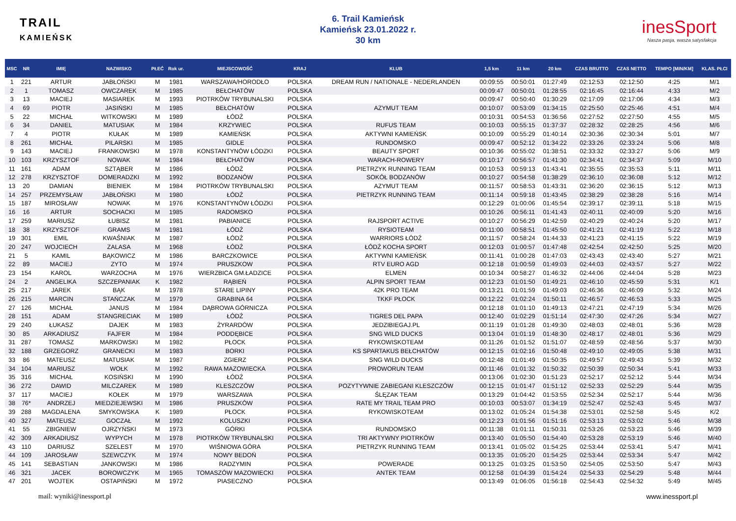TRAIL
KAMIEŃSK
6. Trail Kamieńsk
Kamieńsk 23.01.2022 r.
30 km
inesSport
Nasza pasja, wasza satysfakcja
| MSC | NR | IMIĘ | NAZWISKO | PŁEĆ | Rok ur. | MIEJSCOWOŚĆ | KRAJ | KLUB | 1,5 km | 11 km | 20 km | CZAS BRUTTO | CZAS NETTO | TEMPO [MIN/KM] | KLAS. PŁCI |
| --- | --- | --- | --- | --- | --- | --- | --- | --- | --- | --- | --- | --- | --- | --- | --- |
| 1 | 221 | ARTUR | JABŁOŃSKI | M | 1981 | WARSZAWA/HORODŁO | POLSKA | DREAM RUN / NATIONALE - NEDERLANDEN | 00:09:55 | 00:50:01 | 01:27:49 | 02:12:53 | 02:12:50 | 4:25 | M/1 |
| 2 | 1 | TOMASZ | OWCZAREK | M | 1985 | BEŁCHATÓW | POLSKA | | 00:09:47 | 00:50:01 | 01:28:55 | 02:16:45 | 02:16:44 | 4:33 | M/2 |
| 3 | 13 | MACIEJ | MASIAREK | M | 1993 | PIOTRKÓW TRYBUNALSKI | POLSKA | | 00:09:47 | 00:50:40 | 01:30:29 | 02:17:09 | 02:17:06 | 4:34 | M/3 |
| 4 | 69 | PIOTR | JASIŃSKI | M | 1985 | BEŁCHATÓW | POLSKA | AZYMUT TEAM | 00:10:07 | 00:53:09 | 01:34:15 | 02:25:50 | 02:25:46 | 4:51 | M/4 |
| 5 | 22 | MICHAŁ | WITKOWSKI | M | 1989 | ŁÓDŹ | POLSKA | | 00:10:31 | 00:54:53 | 01:36:56 | 02:27:52 | 02:27:50 | 4:55 | M/5 |
| 6 | 34 | DANIEL | MATUSIAK | M | 1984 | KRZYWIEC | POLSKA | RUFUS TEAM | 00:10:03 | 00:55:15 | 01:37:37 | 02:28:32 | 02:28:25 | 4:56 | M/6 |
| 7 | 4 | PIOTR | KUŁAK | M | 1989 | KAMIEŃSK | POLSKA | AKTYWNI KAMIEŃSK | 00:10:09 | 00:55:29 | 01:40:14 | 02:30:36 | 02:30:34 | 5:01 | M/7 |
| 8 | 261 | MICHAŁ | PILARSKI | M | 1985 | GIDLE | POLSKA | RUNDOMSKO | 00:09:47 | 00:52:12 | 01:34:22 | 02:33:26 | 02:33:24 | 5:06 | M/8 |
| 9 | 143 | MACIEJ | FRANKOWSKI | M | 1978 | KONSTANTYNÓW ŁÓDZKI | POLSKA | BEAUTY SPORT | 00:10:36 | 00:55:02 | 01:38:51 | 02:33:32 | 02:33:27 | 5:06 | M/9 |
| 10 | 103 | KRZYSZTOF | NOWAK | M | 1984 | BEŁCHATÓW | POLSKA | WARACH-ROWERY | 00:10:17 | 00:56:57 | 01:41:30 | 02:34:41 | 02:34:37 | 5:09 | M/10 |
| 11 | 161 | ADAM | SZTĄBER | M | 1986 | ŁÓDŹ | POLSKA | PIETRZYK RUNNING TEAM | 00:10:53 | 00:59:13 | 01:43:41 | 02:35:55 | 02:35:53 | 5:11 | M/11 |
| 12 | 278 | KRZYSZTOF | DOMERADZKI | M | 1992 | BODZANÓW | POLSKA | SOKÓŁ BODZANÓW | 00:10:27 | 00:54:58 | 01:38:29 | 02:36:10 | 02:36:08 | 5:12 | M/12 |
| 13 | 20 | DAMIAN | BIENIEK | M | 1984 | PIOTRKÓW TRYBUNALSKI | POLSKA | AZYMUT TEAM | 00:11:57 | 00:58:53 | 01:43:31 | 02:36:20 | 02:36:15 | 5:12 | M/13 |
| 14 | 257 | PRZEMYSŁAW | JABŁOŃSKI | M | 1980 | ŁÓDŹ | POLSKA | PIETRZYK RUNNING TEAM | 00:11:14 | 00:59:18 | 01:43:45 | 02:38:29 | 02:38:28 | 5:16 | M/14 |
| 15 | 187 | MIROSŁAW | NOWAK | M | 1976 | KONSTANTYNÓW ŁÓDZKI | POLSKA | | 00:12:29 | 01:00:06 | 01:45:54 | 02:39:17 | 02:39:11 | 5:18 | M/15 |
| 16 | 16 | ARTUR | SOCHACKI | M | 1985 | RADOMSKO | POLSKA | | 00:10:26 | 00:56:11 | 01:41:43 | 02:40:11 | 02:40:09 | 5:20 | M/16 |
| 17 | 259 | MARIUSZ | ŁUBISZ | M | 1981 | PABIANICE | POLSKA | RAJSPORT ACTIVE | 00:10:27 | 00:56:29 | 01:42:59 | 02:40:29 | 02:40:24 | 5:20 | M/17 |
| 18 | 38 | KRZYSZTOF | GRAMS | M | 1981 | ŁÓDŹ | POLSKA | RYSIOTEAM | 00:11:00 | 00:58:51 | 01:45:50 | 02:41:21 | 02:41:19 | 5:22 | M/18 |
| 19 | 301 | EMIL | KWAŚNIAK | M | 1987 | ŁÓDŹ | POLSKA | WARRIORS ŁÓDŹ | 00:11:57 | 00:58:24 | 01:44:33 | 02:41:23 | 02:41:15 | 5:22 | M/19 |
| 20 | 247 | WOJCIECH | ZALASA | M | 1968 | ŁÓDŹ | POLSKA | ŁÓDŹ KOCHA SPORT | 00:12:03 | 01:00:57 | 01:47:48 | 02:42:54 | 02:42:50 | 5:25 | M/20 |
| 21 | 5 | KAMIL | BĄKOWICZ | M | 1986 | BARCZKOWICE | POLSKA | AKTYWNI KAMIEŃSK | 00:11:41 | 01:00:28 | 01:47:03 | 02:43:43 | 02:43:40 | 5:27 | M/21 |
| 22 | 89 | MACIEJ | ZYTO | M | 1974 | PRUSZKOW | POLSKA | RTV EURO AGD | 00:12:18 | 01:00:59 | 01:49:03 | 02:44:03 | 02:43:57 | 5:27 | M/22 |
| 23 | 154 | KAROL | WARZOCHA | M | 1976 | WIERZBICA GM.ŁADZICE | POLSKA | ELMEN | 00:10:34 | 00:58:27 | 01:46:32 | 02:44:06 | 02:44:04 | 5:28 | M/23 |
| 24 | 2 | ANGELIKA | SZCZEPANIAK | K | 1982 | RĄBIEŃ | POLSKA | ALPIN SPORT TEAM | 00:12:23 | 01:01:50 | 01:49:21 | 02:46:10 | 02:45:59 | 5:31 | K/1 |
| 25 | 217 | JAREK | BĄK | M | 1978 | STARE LIPINY | POLSKA | 42K PRO TEAM | 00:13:21 | 01:01:59 | 01:49:03 | 02:46:36 | 02:46:09 | 5:32 | M/24 |
| 26 | 215 | MARCIN | STAŃCZAK | M | 1979 | GRABINA 64 | POLSKA | TKKF PŁOCK | 00:12:22 | 01:02:24 | 01:50:11 | 02:46:57 | 02:46:53 | 5:33 | M/25 |
| 27 | 126 | MICHAŁ | JANUS | M | 1984 | DĄBROWA GÓRNICZA | POLSKA | | 00:12:18 | 01:01:10 | 01:49:13 | 02:47:21 | 02:47:19 | 5:34 | M/26 |
| 28 | 151 | ADAM | STANGRECIAK | M | 1989 | ŁÓDŹ | POLSKA | TIGRES DEL PAPA | 00:12:40 | 01:02:29 | 01:51:14 | 02:47:30 | 02:47:26 | 5:34 | M/27 |
| 29 | 240 | ŁUKASZ | DAJEK | M | 1983 | ŻYRARDÓW | POLSKA | JEDZIBIEGAJ.PL | 00:11:19 | 01:01:28 | 01:49:30 | 02:48:03 | 02:48:01 | 5:36 | M/28 |
| 30 | 85 | ARKADIUSZ | FAJFER | M | 1984 | PODDĘBICE | POLSKA | SNG WILD DUCKS | 00:13:04 | 01:01:19 | 01:48:30 | 02:48:17 | 02:48:01 | 5:36 | M/29 |
| 31 | 287 | TOMASZ | MARKOWSKI | M | 1982 | PŁOCK | POLSKA | RYKOWISKOTEAM | 00:11:26 | 01:01:52 | 01:51:07 | 02:48:59 | 02:48:56 | 5:37 | M/30 |
| 32 | 188 | GRZEGORZ | GRANECKI | M | 1983 | BORKI | POLSKA | KS SPARTAKUS BEŁCHATÓW | 00:12:15 | 01:02:16 | 01:50:48 | 02:49:10 | 02:49:05 | 5:38 | M/31 |
| 33 | 86 | MATEUSZ | MATUSIAK | M | 1987 | ZGIERZ | POLSKA | SNG WILD DUCKS | 00:12:48 | 01:01:49 | 01:50:35 | 02:49:57 | 02:49:43 | 5:39 | M/32 |
| 34 | 104 | MARIUSZ | WOŁK | M | 1992 | RAWA MAZOWIECKA | POLSKA | PROWORUN TEAM | 00:11:46 | 01:01:32 | 01:50:32 | 02:50:39 | 02:50:34 | 5:41 | M/33 |
| 35 | 316 | MICHAŁ | KOSIŃSKI | M | 1990 | ŁÓDŹ | POLSKA | | 00:13:06 | 01:02:30 | 01:51:23 | 02:52:17 | 02:52:12 | 5:44 | M/34 |
| 36 | 272 | DAWID | MILCZAREK | M | 1989 | KLESZCZÓW | POLSKA | POZYTYWNIE ZABIEGANI KLESZCZÓW | 00:12:15 | 01:01:47 | 01:51:12 | 02:52:33 | 02:52:29 | 5:44 | M/35 |
| 37 | 117 | MACIEJ | KOŁEK | M | 1979 | WARSZAWA | POLSKA | ŚLĘZAK TEAM | 00:13:29 | 01:04:42 | 01:53:55 | 02:52:34 | 02:52:17 | 5:44 | M/36 |
| 38 | 76* | ANDRZEJ | MIEDZIEJEWSKI | M | 1986 | PRUSZKÓW | POLSKA | RATE MY TRAIL TEAM PRO | 00:10:03 | 00:53:07 | 01:34:19 | 02:52:47 | 02:52:43 | 5:45 | M/37 |
| 39 | 288 | MAGDALENA | SMYKOWSKA | K | 1989 | PŁOCK | POLSKA | RYKOWISKOTEAM | 00:13:02 | 01:05:24 | 01:54:38 | 02:53:01 | 02:52:58 | 5:45 | K/2 |
| 40 | 327 | MATEUSZ | GOCZAŁ | M | 1992 | KOLUSZKI | POLSKA | | 00:12:23 | 01:01:56 | 01:51:16 | 02:53:13 | 02:53:02 | 5:46 | M/38 |
| 41 | 55 | ZBIGNIEW | OJRZYŃSKI | M | 1973 | GÓRKI | POLSKA | RUNDOMSKO | 00:11:38 | 01:01:11 | 01:50:31 | 02:53:26 | 02:53:23 | 5:46 | M/39 |
| 42 | 309 | ARKADIUSZ | WYPYCH | M | 1978 | PIOTRKÓW TRYBUNALSKI | POLSKA | TRI AKTYWNY PIOTRKÓW | 00:13:40 | 01:05:50 | 01:54:40 | 02:53:28 | 02:53:19 | 5:46 | M/40 |
| 43 | 110 | DARIUSZ | SZELEST | M | 1970 | WIŚNIOWA GÓRA | POLSKA | PIETRZYK RUNNING TEAM | 00:13:41 | 01:05:02 | 01:54:25 | 02:53:44 | 02:53:41 | 5:47 | M/41 |
| 44 | 109 | JAROSŁAW | SZEWCZYK | M | 1974 | NOWY BEDOŃ | POLSKA | | 00:13:35 | 01:05:20 | 01:54:25 | 02:53:44 | 02:53:34 | 5:47 | M/42 |
| 45 | 141 | SEBASTIAN | JANKOWSKI | M | 1986 | RADZYMIN | POLSKA | POWERADE | 00:13:25 | 01:03:25 | 01:53:50 | 02:54:05 | 02:53:50 | 5:47 | M/43 |
| 46 | 321 | JACEK | BOROWCZYK | M | 1965 | TOMASZÓW MAZOWIECKI | POLSKA | ANTEK TEAM | 00:12:58 | 01:04:39 | 01:54:24 | 02:54:33 | 02:54:29 | 5:48 | M/44 |
| 47 | 201 | WOJTEK | OSTAPIŃSKI | M | 1972 | PIASECZNO | POLSKA | | 00:13:49 | 01:06:05 | 01:56:18 | 02:54:43 | 02:54:32 | 5:49 | M/45 |
mail: wyniki@inessport.pl www.inessport.pl